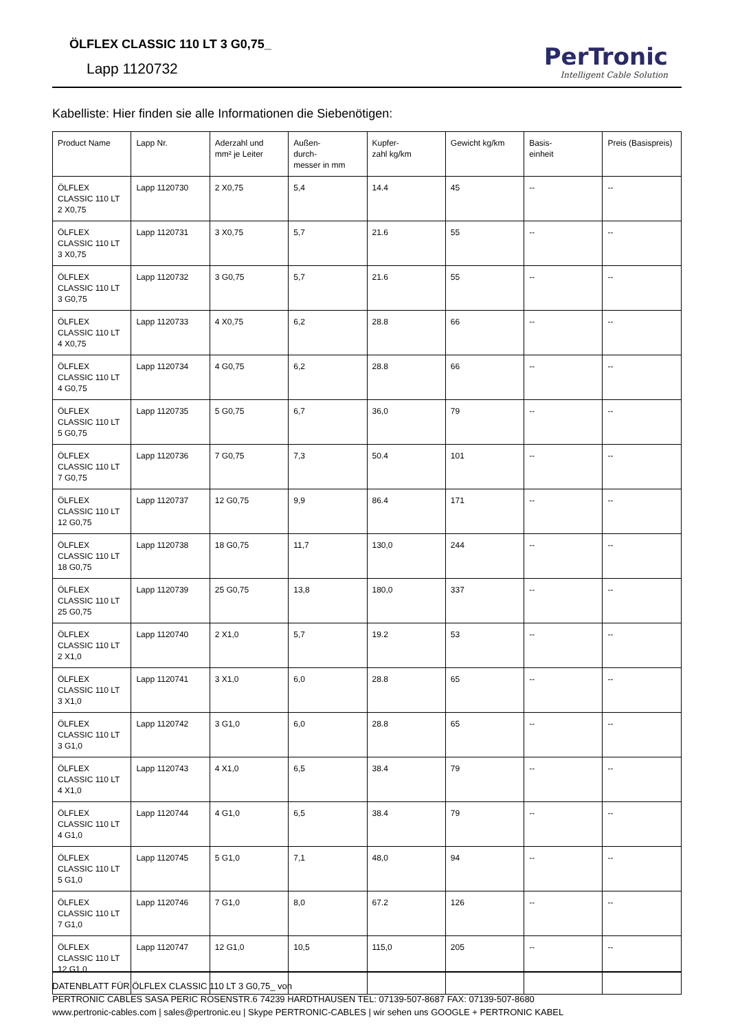ÖLFLEX CLASSIC 110 LT 3 G0,75_
Lapp 1120732
PerTronic
Intelligent Cable Solution
Kabelliste: Hier finden sie alle Informationen die Siebenötigen:
| Product Name | Lapp Nr. | Aderzahl und mm² je Leiter | Außen- durch- messer in mm | Kupfer- zahl kg/km | Gewicht kg/km | Basis- einheit | Preis (Basispreis) |
| --- | --- | --- | --- | --- | --- | --- | --- |
| ÖLFLEX CLASSIC 110 LT 2 X0,75 | Lapp 1120730 | 2 X0,75 | 5,4 | 14.4 | 45 | -- | -- |
| ÖLFLEX CLASSIC 110 LT 3 X0,75 | Lapp 1120731 | 3 X0,75 | 5,7 | 21.6 | 55 | -- | -- |
| ÖLFLEX CLASSIC 110 LT 3 G0,75 | Lapp 1120732 | 3 G0,75 | 5,7 | 21.6 | 55 | -- | -- |
| ÖLFLEX CLASSIC 110 LT 4 X0,75 | Lapp 1120733 | 4 X0,75 | 6,2 | 28.8 | 66 | -- | -- |
| ÖLFLEX CLASSIC 110 LT 4 G0,75 | Lapp 1120734 | 4 G0,75 | 6,2 | 28.8 | 66 | -- | -- |
| ÖLFLEX CLASSIC 110 LT 5 G0,75 | Lapp 1120735 | 5 G0,75 | 6,7 | 36,0 | 79 | -- | -- |
| ÖLFLEX CLASSIC 110 LT 7 G0,75 | Lapp 1120736 | 7 G0,75 | 7,3 | 50.4 | 101 | -- | -- |
| ÖLFLEX CLASSIC 110 LT 12 G0,75 | Lapp 1120737 | 12 G0,75 | 9,9 | 86.4 | 171 | -- | -- |
| ÖLFLEX CLASSIC 110 LT 18 G0,75 | Lapp 1120738 | 18 G0,75 | 11,7 | 130,0 | 244 | -- | -- |
| ÖLFLEX CLASSIC 110 LT 25 G0,75 | Lapp 1120739 | 25 G0,75 | 13,8 | 180,0 | 337 | -- | -- |
| ÖLFLEX CLASSIC 110 LT 2 X1,0 | Lapp 1120740 | 2 X1,0 | 5,7 | 19.2 | 53 | -- | -- |
| ÖLFLEX CLASSIC 110 LT 3 X1,0 | Lapp 1120741 | 3 X1,0 | 6,0 | 28.8 | 65 | -- | -- |
| ÖLFLEX CLASSIC 110 LT 3 G1,0 | Lapp 1120742 | 3 G1,0 | 6,0 | 28.8 | 65 | -- | -- |
| ÖLFLEX CLASSIC 110 LT 4 X1,0 | Lapp 1120743 | 4 X1,0 | 6,5 | 38.4 | 79 | -- | -- |
| ÖLFLEX CLASSIC 110 LT 4 G1,0 | Lapp 1120744 | 4 G1,0 | 6,5 | 38.4 | 79 | -- | -- |
| ÖLFLEX CLASSIC 110 LT 5 G1,0 | Lapp 1120745 | 5 G1,0 | 7,1 | 48,0 | 94 | -- | -- |
| ÖLFLEX CLASSIC 110 LT 7 G1,0 | Lapp 1120746 | 7 G1,0 | 8,0 | 67.2 | 126 | -- | -- |
| ÖLFLEX CLASSIC 110 LT 12 G1,0 | Lapp 1120747 | 12 G1,0 | 10,5 | 115,0 | 205 | -- | -- |
DATENBLATT FÜR ÖLFLEX CLASSIC 110 LT 3 G0,75_ von
PERTRONIC CABLES SASA PERIC ROSENSTR.6 74239 HARDTHAUSEN TEL: 07139-507-8687 FAX: 07139-507-8680
www.pertronic-cables.com | sales@pertronic.eu | Skype PERTRONIC-CABLES | wir sehen uns GOOGLE + PERTRONIC KABEL